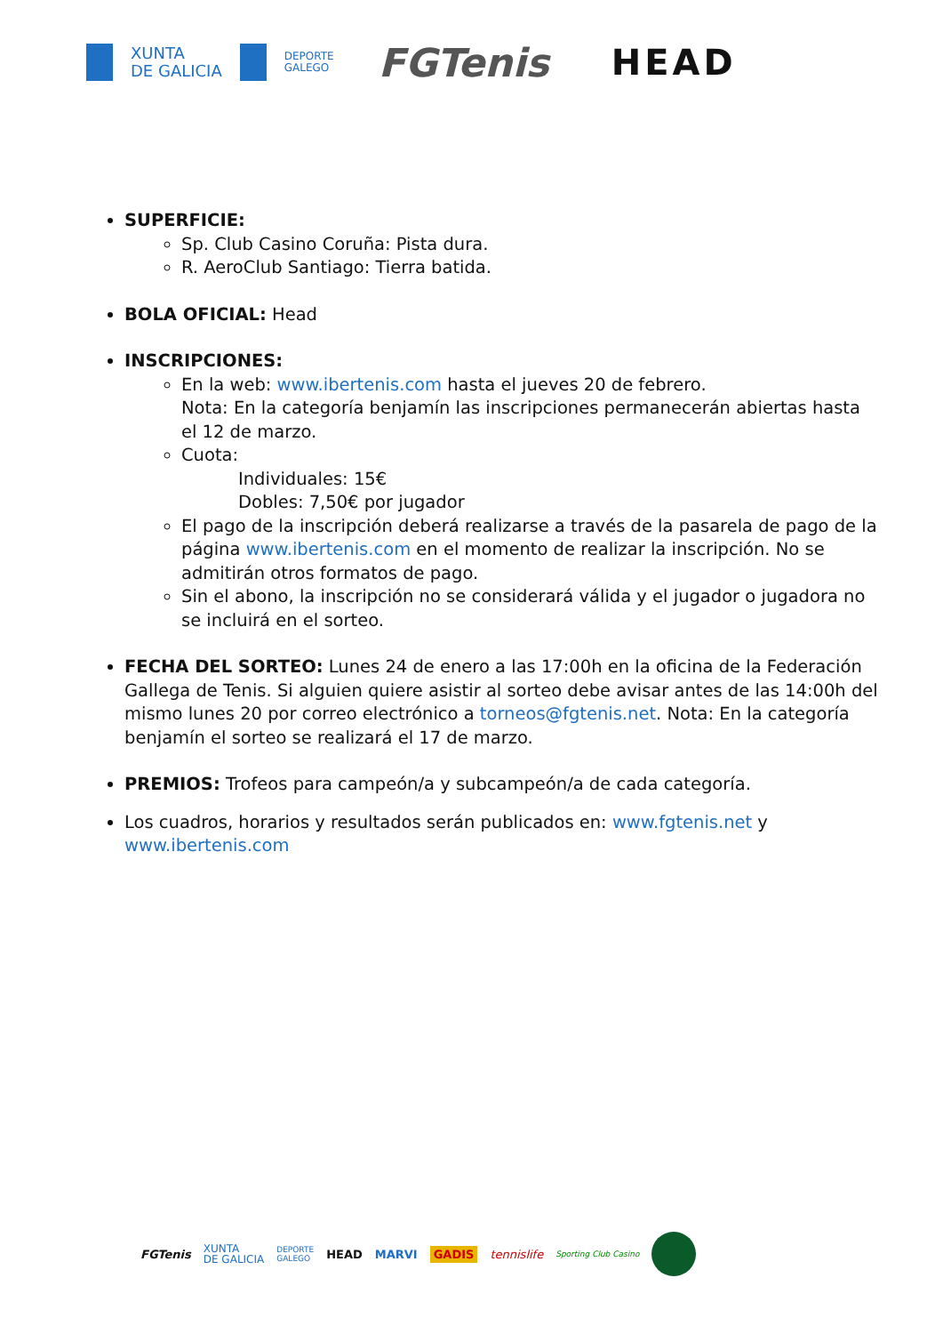XUNTA
DE GALICIA DEPORTE
GALEGO FGTenis HEAD
SUPERFICIE:
Sp. Club Casino Coruña: Pista dura.
R. AeroClub Santiago: Tierra batida.
BOLA OFICIAL: Head
INSCRIPCIONES:
En la web: www.ibertenis.com hasta el jueves 20 de febrero.
Nota: En la categoría benjamín las inscripciones permanecerán abiertas hasta el 12 de marzo.
Cuota:
Individuales: 15€
Dobles: 7,50€ por jugador
El pago de la inscripción deberá realizarse a través de la pasarela de pago de la página www.ibertenis.com en el momento de realizar la inscripción. No se admitirán otros formatos de pago.
Sin el abono, la inscripción no se considerará válida y el jugador o jugadora no se incluirá en el sorteo.
FECHA DEL SORTEO: Lunes 24 de enero a las 17:00h en la oficina de la Federación Gallega de Tenis. Si alguien quiere asistir al sorteo debe avisar antes de las 14:00h del mismo lunes 20 por correo electrónico a torneos@fgtenis.net. Nota: En la categoría benjamín el sorteo se realizará el 17 de marzo.
PREMIOS: Trofeos para campeón/a y subcampeón/a de cada categoría.
Los cuadros, horarios y resultados serán publicados en: www.fgtenis.net y www.ibertenis.com
FGTenis XUNTA
DE GALICIA DEPORTE
GALEGO HEAD MARVI GADIS tennislife Sporting Club Casino